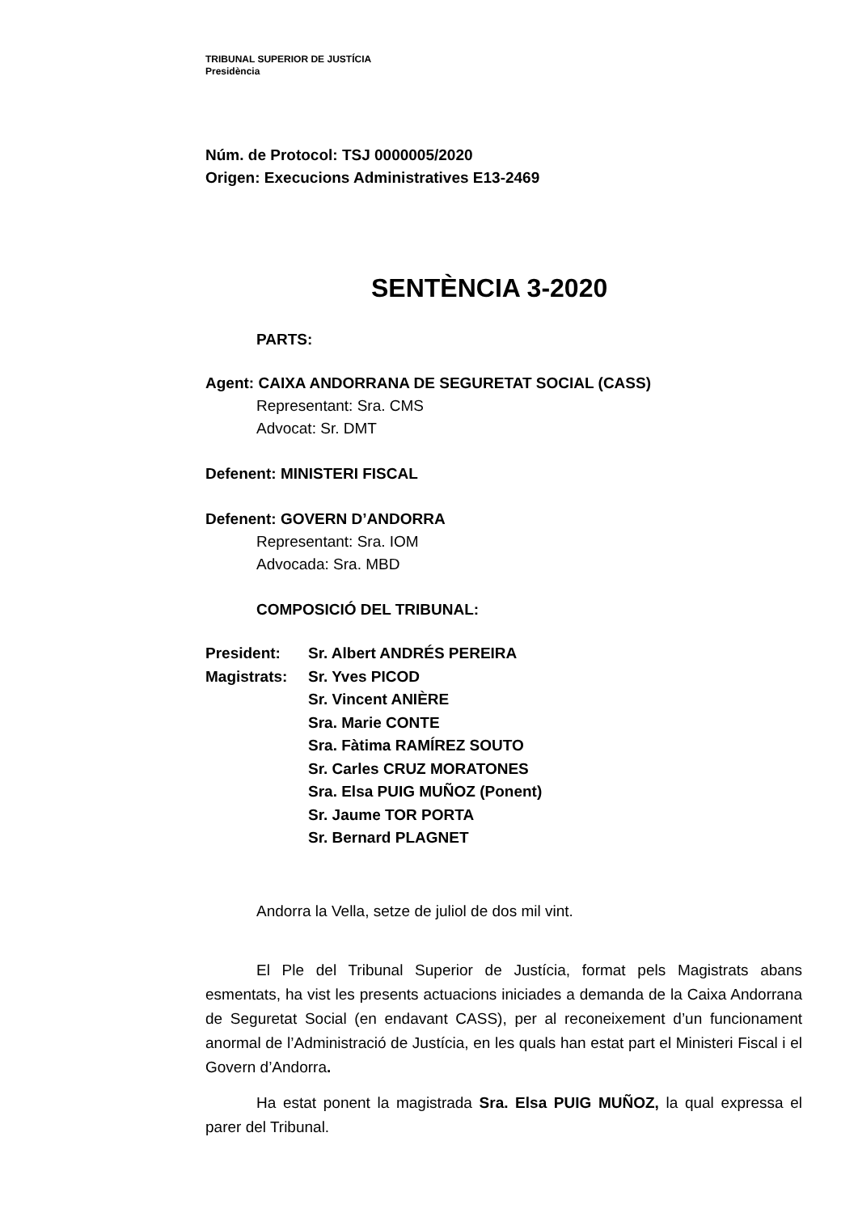TRIBUNAL SUPERIOR DE JUSTÍCIA
Presidència
Núm. de Protocol: TSJ 0000005/2020
Origen: Execucions Administratives E13-2469
SENTÈNCIA 3-2020
PARTS:
Agent: CAIXA ANDORRANA DE SEGURETAT SOCIAL (CASS)
Representant: Sra. CMS
Advocat: Sr. DMT
Defenent: MINISTERI FISCAL
Defenent: GOVERN D’ANDORRA
Representant: Sra. IOM
Advocada: Sra. MBD
COMPOSICIÓ DEL TRIBUNAL:
| President: | Sr. Albert ANDRÉS PEREIRA |
| Magistrats: | Sr. Yves PICOD |
| | Sr. Vincent ANIÈRE |
| | Sra. Marie CONTE |
| | Sra. Fàtima RAMÍREZ SOUTO |
| | Sr. Carles CRUZ MORATONES |
| | Sra. Elsa PUIG MUÑOZ (Ponent) |
| | Sr. Jaume TOR PORTA |
| | Sr. Bernard PLAGNET |
Andorra la Vella, setze de juliol de dos mil vint.
El Ple del Tribunal Superior de Justícia, format pels Magistrats abans esmentats, ha vist les presents actuacions iniciades a demanda de la Caixa Andorrana de Seguretat Social (en endavant CASS), per al reconeixement d’un funcionament anormal de l’Administració de Justícia, en les quals han estat part el Ministeri Fiscal i el Govern d’Andorra.
Ha estat ponent la magistrada Sra. Elsa PUIG MUÑOZ, la qual expressa el parer del Tribunal.